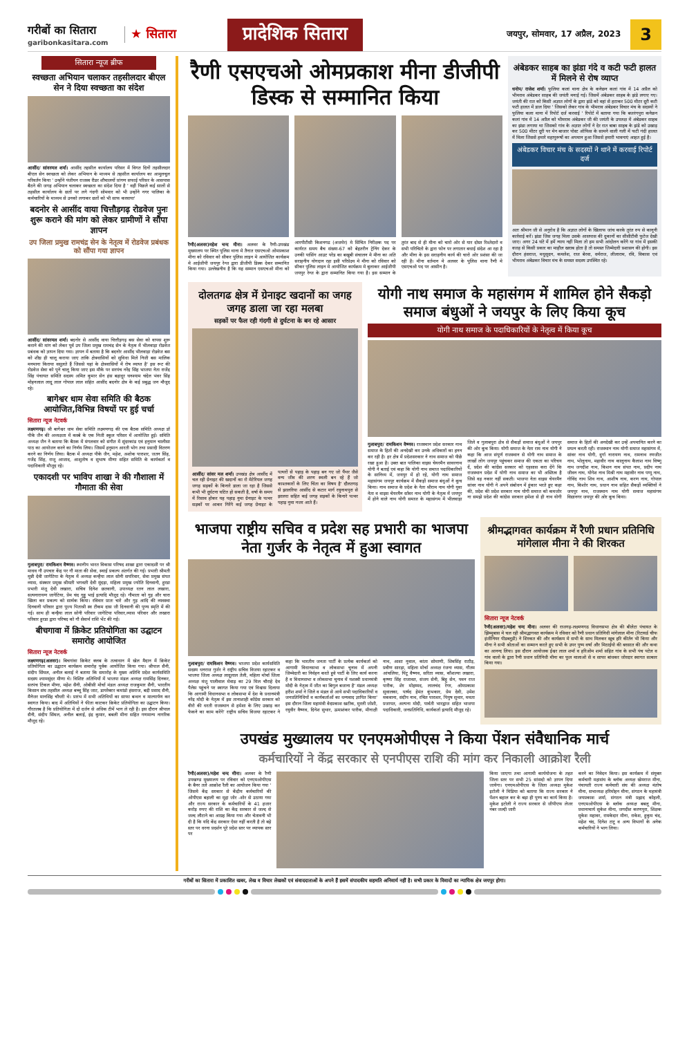गरीबों का सितारा
garibonkasitara.com
★ सितारा
प्रादेशिक सितारा
जयपुर, सोमवार, 17 अप्रैल, 2023
3
सितारा न्यूज ब्रीफ
स्वच्छता अभियान चलाकर तहसीलदार बीएल सेन ने दिया स्वच्छता का संदेश
आसींद/ सांवरमल शर्मा। आसींद तहसील कार्यालय परिसर में विगत दिनों तहसीलदार बीएल सेन स्वच्छता को लेकर अभियान के माध्यम से तहसील कार्यालय का आमूलचूल परिवर्तन किया ' उन्होंने पंजीयन राजस्व रीडर शौचालयों प्रांगण सफाई परिसर के आसपास बैठने की जगह अभियान चलाकर स्वच्छता का संदेश दिया है ' वहीं पिछले कई सालों से तहसील कार्यालय के छतों पर लगे गंदगी सोमवार को भी उन्होंने नगर पालिका के कर्मचारियों के माध्यम से उनको लगाकर छतों को भी साफ करवाया'
बदनोर से आसींद वाया चित्तौड़गढ़ रोडवेज पुनः शुरू कराने की मांग को लेकर ग्रामीणों ने सौंपा ज्ञापन
उप जिला प्रमुख रामचंद्र सेन के नेतृत्व में रोडवेज प्रबंधक को सौंपा गया ज्ञापन
आसींद/ सांवरमल शर्मा। बदनोर से आसींद वाया चित्तौड़गढ़ बस सेवा को वापस शुरू कराने की मांग को लेकर पूर्व उप जिला प्रमुख रामचंद्र सेन के नेतृत्व में भीलवाड़ा रोडवेज प्रबंधक को ज्ञापन दिया गया। ज्ञापन में बताया है कि बदनोर आसींद भीलवाड़ा रोडवेज बस को शीघ्र ही चालू कराया जाए ताकि क्षेत्रवासियों को सुविधा मिले निजी बस मालिक मनमाना किराया वसूलते हैं जिससे यहां के क्षेत्रवासियों में रोष व्याप्त है' इस रूट की रोडवेज सेवा को पुने चालू किया जाए इस मौके पर सरपंच नरेंद्र सिंह भाजपा नेता राजेंद्र सिंह पंचायत समिति सदस्य अमित कुमार सेन हंस बहादुर घनश्याम चंदेल भंवर सिंह मोहनलाल लादू लाल गोपाल लाल सहित आसींद बदनोर क्षेत्र के कई प्रबुद्ध जन मौजूद रहे।
बागेश्वर धाम सेवा समिति की बैठक आयोजित,विभिन्न विषयों पर हुई चर्चा
सितारा न्यूज नेटवर्क
लक्ष्मणगढ़। श्री बागेश्वर धाम सेवा समिति लक्ष्मणगढ़ की एक बैठक समिति अध्यक्ष डॉ पीके जैन की अध्यक्षता में कस्बे के एक निजी स्कूल परिसर में आयोजित हुई। समिति अध्यक्ष जैन ने बताया कि बैठक में मंगलवार को संगीत में सुंदरकांड एवं हनुमान चालीसा पाठ का आयोजन करने का निर्णय लिया। जिसमें हनुमान आरती भोग तथा प्रसादी वितरण करने का निर्णय लिया। बैठक में अध्यक्ष पीके जैन, महेश, अशोक पाराशर, जतन सिंह, गजेंद्र सिंह, राजू आजाद, आशुतोष व सुभाष मीणा सहित समिति के कार्यकर्ता व पदाधिकारी मौजूद रहे।
एकादशी पर भाविप शाखा ने की गौशाला में गौमाता की सेवा
गुलाबपुरा/ रामकिशन वैष्णव। स्थानीय भारत विकास परिषद शाखा द्वारा एकादशी पर श्री माधव गौ उपचार केंद्र पर गौ माता की सेवा, स्थाई प्रकल्प अंतर्गत की गई। प्रभारी श्रीमती मुन्नी देवी जागेटिया के नेतृत्व में अध्यक्ष कन्हैया लाल सोनी सपरिवार, सेवा प्रमुख संपत व्यास, संस्कार प्रमुख श्रीमती भगवती देवी मूंदड़ा, महिला प्रमुख ज्योति दिनवानी, हुरडा प्रभारी मंजू देवी लखारा, सचिव दिनेश छतवानी, उपाध्यक्ष रतन लाल लखारा, सत्यनारायण जागेटिया, प्रेम चंद गुड्डू भाई इत्यादि मौजूद रहे। गौमाता को गुड़ और चारा खिला कर प्रकल्प को सार्थक किया। रविवार प्रातः चारे और गुड़ आदि की व्यवस्था दिनवानी परिवार द्वारा पूज्य पिताश्री स्व टीकम दास जी दिनवानी की पुण्य स्मृति में की गई। साथ ही कन्हैया लाल सोनी परिवार जागेटिया परिवार,व्यास परिवार और लखारा परिवार हुरडा द्वारा परिषद को गौ सेवार्थ राशि भेंट की गई।
बीचगावा में क्रिकेट प्रतियोगिता का उद्घाटन समारोह आयोजित
सितारा न्यूज नेटवर्क
लक्ष्मणगढ़(अलवर)। बिचगांवा क्रिकेट क्लब के तत्वाधान में खेल मैदान में क्रिकेट प्रतियोगिता का उद्घाटन कार्यक्रम समारोह पूर्वक आयोजित किया गया। श्रीपाल सैनी, संदीप सिंघल, अनील बलाई ने बताया कि समारोह के मुख्य अतिथि प्रदेश कार्यसमिति सदस्य श्यामसुंदर मीणा थे। विशिष्ट अतिथियों में भाजपा मंडल अध्यक्ष रामसिंह दिनकर, सरपंच टिंकल मीणा, महेश सैनी, ओबीसी मोर्चा मंडल अध्यक्ष राजकुमार सैनी, भारतीय किसान संघ तहसील अध्यक्ष बच्चू सिंह जाट, डायरेक्टर कमांडो हंसराज, बद्री प्रसाद सैनी, मैनेजर मानसिंह चौधरी थे। प्रारंभ में सभी अतिथियों का साफा बन्धन व माल्यार्पण कर स्वागत किया। बाद में अतिथियों ने फीता काटकर क्रिकेट प्रतियोगिता का उद्घाटन किया। गौरतलब है कि प्रतियोगिता में दो दर्जन से अधिक टीमें भाग ले रही है। इस दौरान श्रीपाल सैनी, संदीप सिंघल, अनील बलाई, इंद्र कुमार, बबली मीना सहित गणमान्य नागरिक मौजूद रहे।
रैणी एसएचओ ओमप्रकाश मीना डीजीपी डिस्क से सम्मानित किया
रैणी(अलवर)महेश चन्द मीना। अलवर के रैणी-उपखंड मुख्यालय पर स्थित पुलिस थाना मे तैनात एसएचओ ओमप्रकाश मीना को रविवार को सीकर पुलिस लाइन मे आयोजित कार्यक्रम मे आईजीपी जयपुर रेन्ज द्वारा डीजीपी डिस्क देकर सम्मानित किया गया। उल्लेखनीय है कि यह सम्मान एसएचओ मीना को आरपीटीसी किशनगढ (अजमेर) मे सिंचित निरीक्षक पद पर कार्यरत समय बैच संख्या-67 को बेहतरीन ट्रेनिंग देकर के उनकी पासिंग आउट परेड का बखूबी संचालन मे मीना का अति सराहनीय योगदान रहा इसी परिप्रेक्ष्य मे मीना को रविवार को सीकर पुलिस लाइन मे आयोजित कार्यक्रम मे बुलाकर आईजीपी जयपुर रेन्ज के द्वारा सम्मानित किया गया है। इस सम्मान के तुरंत बाद से ही मीना को चारो ओर से यार दोस्त रिश्तेदारो व सभी परिचितो के द्वारा फोन पर लगातार बधाई संदेश आ रहा है और मीना के इस सराहनीय कार्य की चारो ओर प्रशंसा की जा रही है। मीना वर्तमान मे अलवर के पुलिस थाना रैणी मे एसएचओ पद पर आसीन है।
अंबेडकर साहब का झंडा गंदे व कटी फटी हालत में मिलने से रोष व्याप्त
धनोप/ राजेश शर्मा। फुलिया कलां थाना क्षेत्र के कनेछन कलां गांव में 14 अप्रैल को भीमराव अंबेडकर साहब की जयंती मनाई गई। जिसमें अंबेडकर साहब के झंडे लगाए गए। जयंती की रात को किसी अज्ञात लोगों के द्वारा झंडे को वहां से हटाकर 500 मीटर दूरी कटी फटी हालत में डाल दिया ' जिसको लेकर गांव के भीमराव अंबेडकर विचार मंच के सदस्यों ने फुलिया कला थाना में रिपोर्ट दर्ज करवाई ' रिपोर्ट में बताया गया कि बजरंगपुरा कनेछन कलां गांव में 14 अप्रैल को भीमराव अंबेडकर जी की जयंती के उपलक्ष में अंबेडकर साहब का झंडा लगाया था जिसको गांव के अज्ञात लोगों ने देर रात बाबा साहब के झंडे को उखाड़ कर 500 मीटर दूरी पर मेन बाजार पोस्ट ऑफिस के सामने वाली गली में फटी गंदी हालत में मिला जिससे हमारे महापुरूषों का अपमान हुआ जिससे हमारी भावनाएं आहत हुई है।
अंबेडकर विचार मंच के सदस्यों ने थाने में करवाई रिपोर्ट दर्ज
अतः श्रीमान जी से अनुरोध है कि अज्ञात लोगों के खिलाफ जांच करके तुरंत रुप से कानूनी कार्रवाई करें। झंडा जिस जगह मिला उसके आसपास की दुकानों का सीसीटीवी फुटेज देखी जाए। अगर 24 घंटे में हमें न्याय नहीं मिला तो हम सभी आंदोलन करेंगे या गांव में इसकी वजह से किसी प्रकार का माहौल खराब होता है तो समस्त जिम्मेदारी प्रशासन की होगी। इस दौरान हंसराज, मधुसुदन, कमलेश, राज बेरवा, धर्मराज, लीलाराम, रवि, विकास एवं भीमराव अंबेडकर विचार मंच के समस्त सदस्य उपस्थित रहे।
दोलतगढ क्षेत्र में ग्रेनाइट खदानों का जगह जगह डाला जा रहा मलबा
सड़कों पर फैल रही गंदगी से दुर्घटना के बन रहे आसार
आसींद/ सांवर मल शर्मा। उपखंड क्षेत्र आसींद में चल रही ग्रेनाइट की खदानों का रो मेटेरियल जगह जगह सड़कों के किनारे डाला जा रहा है जिससे कभी भी दुर्घटना घटित हो सकती है, वर्षा के समय में रिसाव होकर यह पहाड़ नुमा ग्रेनाइट के पत्थर सड़कों पर आकर गिरेंगे कई जगह ग्रेनाइट के पत्थरों से पहाड़ के पहाड़ बन गए जो पैंथर जैसे वन्य जीव की शरण स्थली बन रहे हैं जो काश्तकारों के लिए चिंता का विषय है' दौलतगढ़ से झालरिया आसींद से कटार मार्ग रघुनाथपुरा से झालरा सहित कई जगह सड़कों के किनारे पत्थर पहाड़ नुमा नजर आते हैं।
योगी नाथ समाज के महासंगम में शामिल होने सैकड़ो समाज बंधुओं ने जयपुर के लिए किया कूच
योगी नाथ समाज के पदाधिकारियों के नेतृत्व में किया कूच
गुलाबपुरा/ रामकिशन वैष्णव। राजस्थान प्रदेश सरकार नाथ समाज के हितों की अनदेखी कर उनके अधिकारों का हनन कर रही है। हर क्षेत्र में प्रदेशसरकार ने नाथ समाज को पीछे रखा हुआ है। उक्त बात पालिका वाइस चेयरमैन सावरनाथ योगी ने बताई एवं कहा कि योगी नाथ समाज पदाधिकारियों के सानिध्य में, जयपुर में हो रहे, योगी नाथ समाज महासंगम जयपुर कार्यक्रम में सैकड़ों समाज बंधुओं ने कूच किया। नाथ समाज के प्रदेश के नेता श्रीराम नाथ योगी युवा नेता व वाइस चेयरमैन साँवर नाथ योगी के नेतृत्व में जयपुर में होने वाले नाथ योगी समाज के महासंगम में भीलवाड़ा जिले व गुलाबपुरा क्षेत्र से सैकड़ों समाज बंधुओं ने जयपुर की ओर कूच किया। योगी समाज के नेता राम नाथ योगी ने कहा कि आज संपूर्ण राजस्थान से योगी नाथ समाज के लाखों लोग जयपुर पहुंचकर समाज की एकता का परिचय दें, प्रदेश की कांग्रेस सरकार को एहसास करा देंगे कि राजस्थान प्रदेश में योगी नाथ समाज का भी अस्तित्व है जिसे वह नकार नहीं सकती। भाजपा नेता वाइस चेयरमैन सांवर नाथ योगी ने अपने संबोधन में हुंकार भरते हुए कहा की, प्रदेश की प्रदेश सरकार नाथ योगी समाज को कमजोर ना समझे प्रदेश की कांग्रेस सरकार हमेशा से ही नाथ योगी समाज के हितों की अनदेखी कर उन्हें अपमानित करने का प्रयत्न करती रही। राजस्थान नाथ योगी समाज महासंगम में, सांवर नाथ योगी, दुर्गा नारायण नाथ, रामनाथ रणजीत नाथ, भोलूनाथ, महावीर नाथ कालूनाथ कैलाश नाथ विष्णु नाथ जगदीश नाथ, किशन नाथ संपत नाथ, प्रदीप नाथ जीवन नाथ, योगेश नाथ मिश्री नाथ महावीर नाथ पप्पू नाथ, गोविंद नाथ शिव नाथ, आशीष नाथ, करण नाथ, गोपाल नाथ, किशोर नाथ, प्रधान नाथ सहित सैकड़ों व्यक्तियों ने जयपुर नाथ, राजस्थान नाथ योगी समाज महासंगम विद्यानगर जयपुर की ओर कूच किया।
भाजपा राष्ट्रीय सचिव व प्रदेश सह प्रभारी का भाजपा नेता गुर्जर के नेतृत्व में हुआ स्वागत
गुलाबपुरा/ रामकिशन वैष्णव। भाजपा प्रदेश कार्यसमिति सदस्य धनराज गुर्जर ने राष्ट्रीय सचिव विजया रहाटकर व भाजपा जिला अध्यक्ष लादूलाल तेली, महिला मोर्चा जिला अध्यक्ष मंजू पालीवाल मेवाड़ का 29 मिल चौराहे देव पैलेस पहुंचने पर स्वागत किया गया एवं विश्वास दिलाया कि आगामी विधानसभा व लोकसभा में देश के प्रधानमंत्री नरेंद्र मोदी के नेतृत्व में इस तानाशाही कोंग्रेस सरकार को वीरो की धरती राजस्थान से हमेशा के लिए उखाड़ कर फेकने का काम करेंगे' राष्ट्रीय सचिव विजया रहाटकर ने कहा कि भारतीय जनता पार्टी के प्रत्येक कार्यकर्ता को आगामी विधानसभा व लोकसभा चुनाव में अपनी जिम्मेदारी का निर्वहन करते हुवे पार्टी के लिए कार्य करना है व विधानसभा व लोकसभा चुनाव में यशस्वी प्रधानमंत्री मोदी के नेतृत्व में जीत का बिगुल बजाना है' मंडल अध्यक्ष हरीश शर्मा ने जिले व मंडल से आये सभी पदाधिकारियों व जनप्रतिनिधियों व कार्यकर्ताओं का धन्यवाद ज्ञापित किया' इस दौरान जिला महामंत्री वेदप्रकाश खटीक, मुरली जोशी, रघुवीर वैष्णव, दिनेश सुथार, ऊमाशंकर पारीक, मीनाक्षी नाथ, आशा नुवाल, कांता सोमाणी, शिवसिंह राठौड़, प्रवीण सारड़ा, महिला मोर्चा अध्यक्ष रंजना व्यास, गौतम आंचलिया, पिंटू वैष्णव, सरिता व्यास, कौशल्या लखारा, कृष्णा सिंह राजावत, संजय सेनी, बिट्टू सेन, पवन राज पारीक, शेर मोहम्मद, लालचंद रेगर, ओमप्रकाश सुवालका, पार्षद हेमंत कुंभकार, प्रेम देवी, उमेश मकवाना, संदीप नाथ, रचित पाराशर, पियुष सुथार, ममता प्रजापत, अल्पना मोदी, पार्वती भारद्वाज सहित भाजपा पदाधिकारी, जनप्रतिनिधि, कार्यकर्ता इत्यादि मौजूद रहे।
श्रीमद्भागवत कार्यक्रम में रैणी प्रधान प्रतिनिधि मांगेलाल मीना ने की शिरकत
सितारा न्यूज नेटवर्क
रैणी(अलवर)/महेश चन्द मीना। अलवर की राजगढ़-लक्ष्मणगढ विधानसभा क्षेत्र की बीलेटा पंचायत के झिम्मुबास मे चल रही श्रीमद्भागवत कार्यक्रम मे रविवार को रैणी प्रधान प्रतिनिधी मांगेलाल मीना (रिटायर्ड चीफ इंजीनियर पीडब्लूडी) ने शिरकत की और कार्यक्रम मे सभी के साथ मिलकर खूब हरि कीर्तन भी किया और मीना ने सभी श्रोताओं का सम्मान करते हुए सभी के उपर पुष्प वर्षा और मिठाईयो की बरसात की और कथा का आनन्द लिया। इस दौरान आयोजक ईश्वर लाल शर्मा व हरिओम शर्मा सहित गांव के सभी पंच पटेल व गांव वालो के द्वारा रैणी प्रधान प्रतिनिधी मीना का फूल मालाओ से व साफा बांधकर जोरदार स्वागत सत्कार किया गया।
उपखंड मुख्यालय पर एनएमओपीएस ने किया पेंशन संवैधानिक मार्च
कर्मचारियों ने केंद्र सरकार से एनपीएस राशि की मांग कर निकाली आक्रोश रैली
रैणी(अलवर)/महेश चन्द मीना। अलवर के रैणी उपखण्ड मुख्यालय पर रविवार को एनएमओपीएस के बैनर तले आक्रोश रैली का आयोजन किया गया ' जिसमे केंद्र सरकार से केंद्रीय कर्मचारियों की ओपीएस बहाली का मुद्दा जोर -शोर से उठाया गया और राज्य सरकार के कर्मचारियों के 41 हजार करोड़ रुपए की राशि का केंद्र सरकार से जल्द से जल्द लौटाने का आग्रह किया गया और चेतावनी भी दी है कि यदि केंद्र सरकार ऐसा नहीं करती है तो बड़े स्तर पर धरना प्रदर्शन पूरे प्रदेश स्तर पर व्यापक स्तर पर
किया जाएगा तथा आगामी कार्ययोजना के तहत जिला स्तर पर सभी 25 सांसदो को ज्ञापन दिया जायेगा। एनएमओपीएस के जिला अध्यक्ष मुकेश इटोली ने मिडिया को बताया कि राज्य सरकार ने पेंशन बहाल कर के बड़ा ही पुण्य का कार्य किया है। मुकेश इटोली ने राज्य सरकार से जीपीएफ लेजर नंबर जल्दी जारी
करने का निवेदन किया। इस कार्यक्रम में संयुक्त कर्मचारी महासंघ के ब्लॉक अध्यक्ष खेमराज मीना, पंचायती राज्य कर्मचारी संघ की अध्यक्ष मंतोष मीना, सभाध्यक्ष हरिमोहन मीना, संगठन के महामंत्री जयप्रकाश शर्मा, संगठन मंत्री प्रह्लाद कोहली, एनएमओपीएस के ब्लॉक अध्यक्ष बबलू मीना, प्रधानाचार्य सुकेश मीना, जगदीश करणपुरा, शिक्षक मुकेश महावर, रामकेदार मीना, राकेश, हुकुम चंद, महेश चंद, दिनेश टाटू व अन्य विभागों के अनेक कर्मचारियों ने भाग लिया।
गरीबों का सितारा में प्रकाशित खबर, लेख व विचार लेखकों एवं संवाददाताओं के अपने हैं इसमें संपादकीय सहमति अनिवार्य नहीं है। सभी प्रकार के विवादों का न्यायिक क्षेत्र जयपुर होगा।